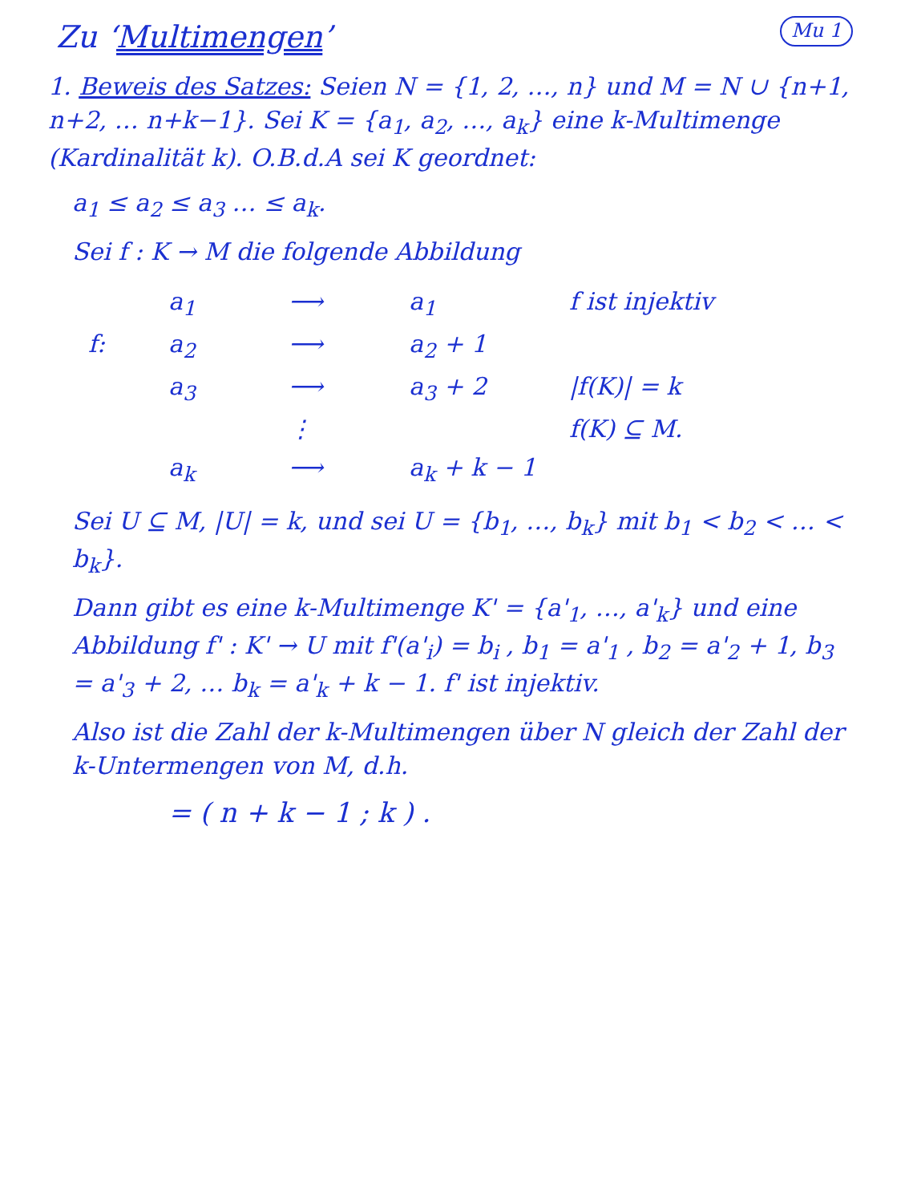Zu ‘Multimengen’
Mu 1
1. Beweis des Satzes: Seien N = {1, 2, …, n} und M = N ∪ {n+1, n+2, … n+k−1}. Sei K = {a<sub>1</sub>, a<sub>2</sub>, …, a<sub>k</sub>} eine k-Multimenge (Kardinalität k). O.B.d.A sei K geordnet:
a<sub>1</sub> ≤ a<sub>2</sub> ≤ a<sub>3</sub> … ≤ a<sub>k</sub>.
Sei f : K → M die folgende Abbildung
a<sub>1</sub>
⟶
a<sub>1</sub>
f ist injektiv
f:
a<sub>2</sub>
⟶
a<sub>2</sub> + 1
a<sub>3</sub>
⟶
a<sub>3</sub> + 2
|f(K)| = k
⋮
f(K) ⊆ M.
a<sub>k</sub>
⟶
a<sub>k</sub> + k − 1
Sei U ⊆ M, |U| = k, und sei U = {b<sub>1</sub>, …, b<sub>k</sub>} mit b<sub>1</sub> < b<sub>2</sub> < … < b<sub>k</sub>}.
Dann gibt es eine k-Multimenge K' = {a'<sub>1</sub>, …, a'<sub>k</sub>} und eine Abbildung f' : K' → U mit f'(a'<sub>i</sub>) = b<sub>i</sub> , b<sub>1</sub> = a'<sub>1</sub> , b<sub>2</sub> = a'<sub>2</sub> + 1, b<sub>3</sub> = a'<sub>3</sub> + 2, … b<sub>k</sub> = a'<sub>k</sub> + k − 1. f' ist injektiv.
Also ist die Zahl der k-Multimengen über N gleich der Zahl der k-Untermengen von M, d.h.
= ( n + k − 1 ; k ) .